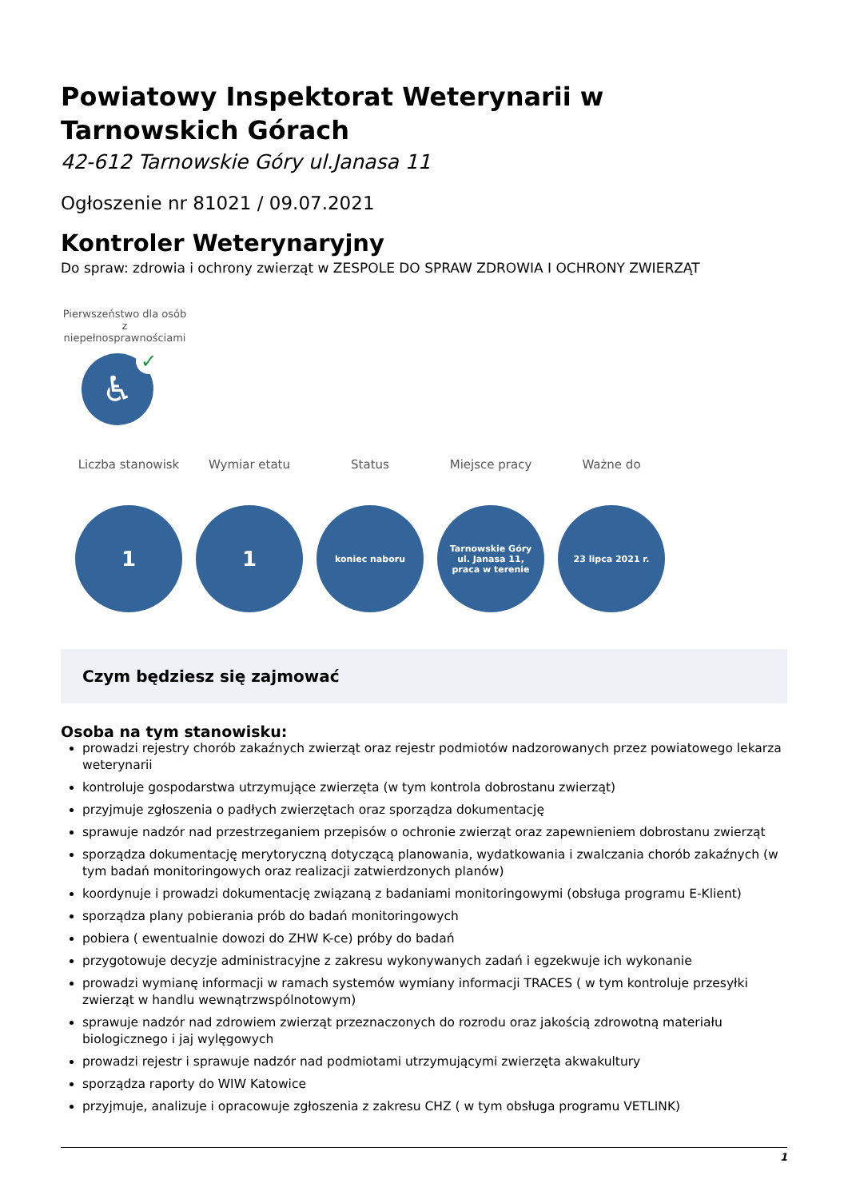Powiatowy Inspektorat Weterynarii w Tarnowskich Górach
42-612 Tarnowskie Góry ul.Janasa 11
Ogłoszenie nr 81021 / 09.07.2021
Kontroler Weterynaryjny
Do spraw: zdrowia i ochrony zwierząt w ZESPOLE DO SPRAW ZDROWIA I OCHRONY ZWIERZĄT
Pierwszeństwo dla osób z niepełnosprawnościami
♿
✓
Liczba stanowisk
1
Wymiar etatu
1
Status
koniec naboru
Miejsce pracy
Tarnowskie Góry ul. Janasa 11, praca w terenie
Ważne do
23 lipca 2021 r.
Czym będziesz się zajmować
Osoba na tym stanowisku:
prowadzi rejestry chorób zakaźnych zwierząt oraz rejestr podmiotów nadzorowanych przez powiatowego lekarza weterynarii
kontroluje gospodarstwa utrzymujące zwierzęta (w tym kontrola dobrostanu zwierząt)
przyjmuje zgłoszenia o padłych zwierzętach oraz sporządza dokumentację
sprawuje nadzór nad przestrzeganiem przepisów o ochronie zwierząt oraz zapewnieniem dobrostanu zwierząt
sporządza dokumentację merytoryczną dotyczącą planowania, wydatkowania i zwalczania chorób zakaźnych (w tym badań monitoringowych oraz realizacji zatwierdzonych planów)
koordynuje i prowadzi dokumentację związaną z badaniami monitoringowymi (obsługa programu E-Klient)
sporządza plany pobierania prób do badań monitoringowych
pobiera ( ewentualnie dowozi do ZHW K-ce) próby do badań
przygotowuje decyzje administracyjne z zakresu wykonywanych zadań i egzekwuje ich wykonanie
prowadzi wymianę informacji w ramach systemów wymiany informacji TRACES ( w tym kontroluje przesyłki zwierząt w handlu wewnątrzwspólnotowym)
sprawuje nadzór nad zdrowiem zwierząt przeznaczonych do rozrodu oraz jakością zdrowotną materiału biologicznego i jaj wylęgowych
prowadzi rejestr i sprawuje nadzór nad podmiotami utrzymującymi zwierzęta akwakultury
sporządza raporty do WIW Katowice
przyjmuje, analizuje i opracowuje zgłoszenia z zakresu CHZ ( w tym obsługa programu VETLINK)
1